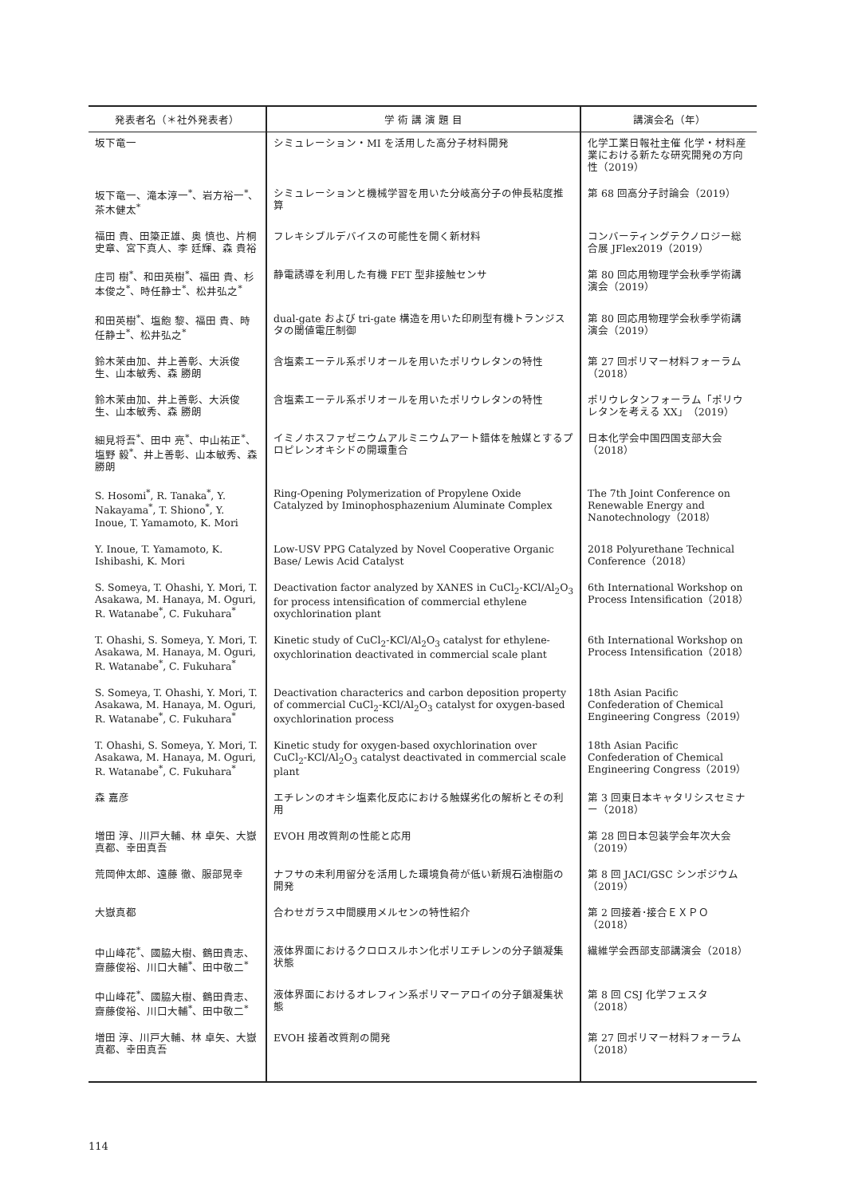| 発表者名（＊社外発表者） | 学 術 講 演 題 目 | 講演会名（年） |
| --- | --- | --- |
| 坂下竜一 | シミュレーション・MI を活用した高分子材料開発 | 化学工業日報社主催 化学・材料産業における新たな研究開発の方向性（2019） |
| 坂下竜一、滝本淳一<sup>*</sup>、岩方裕一<sup>*</sup>、茶木健太<sup>*</sup> | シミュレーションと機械学習を用いた分岐高分子の伸長粘度推算 | 第 68 回高分子討論会（2019） |
| 福田 貴、田簗正雄、奥 慎也、片桐史章、宮下真人、李 廷輝、森 貴裕 | フレキシブルデバイスの可能性を開く新材料 | コンバーティングテクノロジー総合展 JFlex2019（2019） |
| 庄司 樹<sup>*</sup>、和田英樹<sup>*</sup>、福田 貴、杉本俊之<sup>*</sup>、時任静士<sup>*</sup>、松井弘之<sup>*</sup> | 静電誘導を利用した有機 FET 型非接触センサ | 第 80 回応用物理学会秋季学術講演会（2019） |
| 和田英樹<sup>*</sup>、塩飽 黎、福田 貴、時任静士<sup>*</sup>、松井弘之<sup>*</sup> | dual-gate および tri-gate 構造を用いた印刷型有機トランジスタの閾値電圧制御 | 第 80 回応用物理学会秋季学術講演会（2019） |
| 鈴木茉由加、井上善彰、大浜俊生、山本敏秀、森 勝朗 | 含塩素エーテル系ポリオールを用いたポリウレタンの特性 | 第 27 回ポリマー材料フォーラム（2018） |
| 鈴木茉由加、井上善彰、大浜俊生、山本敏秀、森 勝朗 | 含塩素エーテル系ポリオールを用いたポリウレタンの特性 | ポリウレタンフォーラム「ポリウレタンを考える XX」（2019） |
| 細見将吾<sup>*</sup>、田中 亮<sup>*</sup>、中山祐正<sup>*</sup>、塩野 毅<sup>*</sup>、井上善彰、山本敏秀、森 勝朗 | イミノホスファゼニウムアルミニウムアート錯体を触媒とするプロピレンオキシドの開環重合 | 日本化学会中国四国支部大会（2018） |
| S. Hosomi<sup>*</sup>, R. Tanaka<sup>*</sup>, Y. Nakayama<sup>*</sup>, T. Shiono<sup>*</sup>, Y. Inoue, T. Yamamoto, K. Mori | Ring-Opening Polymerization of Propylene Oxide Catalyzed by Iminophosphazenium Aluminate Complex | The 7th Joint Conference on Renewable Energy and Nanotechnology（2018） |
| Y. Inoue, T. Yamamoto, K. Ishibashi, K. Mori | Low-USV PPG Catalyzed by Novel Cooperative Organic Base/ Lewis Acid Catalyst | 2018 Polyurethane Technical Conference（2018） |
| S. Someya, T. Ohashi, Y. Mori, T. Asakawa, M. Hanaya, M. Oguri, R. Watanabe<sup>*</sup>, C. Fukuhara<sup>*</sup> | Deactivation factor analyzed by XANES in CuCl<sub>2</sub>-KCl/Al<sub>2</sub>O<sub>3</sub> for process intensification of commercial ethylene oxychlorination plant | 6th International Workshop on Process Intensification（2018） |
| T. Ohashi, S. Someya, Y. Mori, T. Asakawa, M. Hanaya, M. Oguri, R. Watanabe<sup>*</sup>, C. Fukuhara<sup>*</sup> | Kinetic study of CuCl<sub>2</sub>-KCl/Al<sub>2</sub>O<sub>3</sub> catalyst for ethylene-oxychlorination deactivated in commercial scale plant | 6th International Workshop on Process Intensification（2018） |
| S. Someya, T. Ohashi, Y. Mori, T. Asakawa, M. Hanaya, M. Oguri, R. Watanabe<sup>*</sup>, C. Fukuhara<sup>*</sup> | Deactivation characterics and carbon deposition property of commercial CuCl<sub>2</sub>-KCl/Al<sub>2</sub>O<sub>3</sub> catalyst for oxygen-based oxychlorination process | 18th Asian Pacific Confederation of Chemical Engineering Congress（2019） |
| T. Ohashi, S. Someya, Y. Mori, T. Asakawa, M. Hanaya, M. Oguri, R. Watanabe<sup>*</sup>, C. Fukuhara<sup>*</sup> | Kinetic study for oxygen-based oxychlorination over CuCl<sub>2</sub>-KCl/Al<sub>2</sub>O<sub>3</sub> catalyst deactivated in commercial scale plant | 18th Asian Pacific Confederation of Chemical Engineering Congress（2019） |
| 森 嘉彦 | エチレンのオキシ塩素化反応における触媒劣化の解析とその利用 | 第 3 回東日本キャタリシスセミナー（2018） |
| 増田 淳、川戸大輔、林 卓矢、大嶽真都、幸田真吾 | EVOH 用改質剤の性能と応用 | 第 28 回日本包装学会年次大会（2019） |
| 荒岡伸太郎、遠藤 徹、服部晃幸 | ナフサの未利用留分を活用した環境負荷が低い新規石油樹脂の開発 | 第 8 回 JACI/GSC シンポジウム（2019） |
| 大嶽真都 | 合わせガラス中間膜用メルセンの特性紹介 | 第 2 回接着･接合ＥＸＰＯ（2018） |
| 中山峰花<sup>*</sup>、國脇大樹、鶴田貴志、齋藤俊裕、川口大輔<sup>*</sup>、田中敬二<sup>*</sup> | 液体界面におけるクロロスルホン化ポリエチレンの分子鎖凝集状態 | 繊維学会西部支部講演会（2018） |
| 中山峰花<sup>*</sup>、國脇大樹、鶴田貴志、齋藤俊裕、川口大輔<sup>*</sup>、田中敬二<sup>*</sup> | 液体界面におけるオレフィン系ポリマーアロイの分子鎖凝集状態 | 第 8 回 CSJ 化学フェスタ（2018） |
| 増田 淳、川戸大輔、林 卓矢、大嶽真都、幸田真吾 | EVOH 接着改質剤の開発 | 第 27 回ポリマー材料フォーラム（2018） |
114